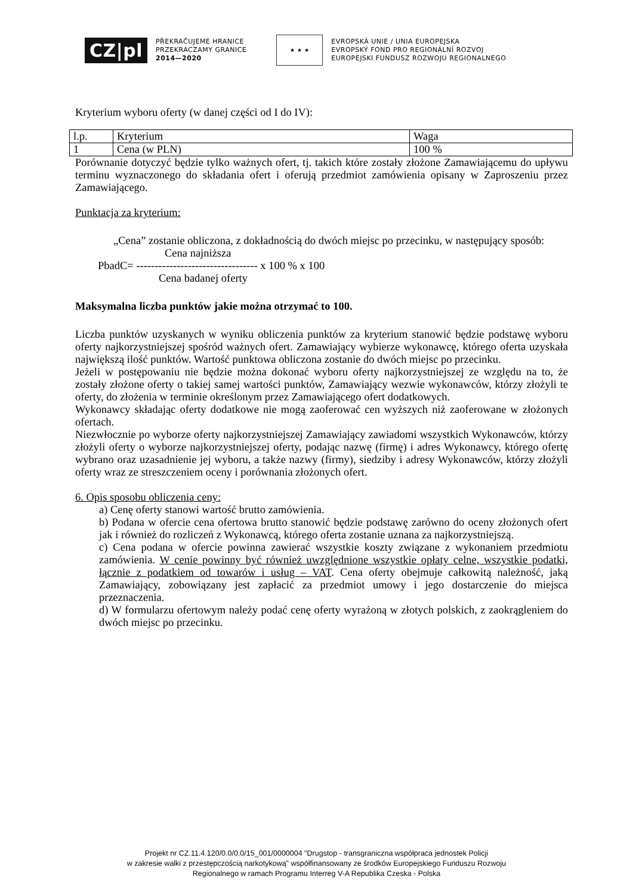CZ|pl
PŘEKRAČUJEME HRANICE
PRZEKRACZAMY GRANICE
2014—2020
★ ★ ★
EVROPSKÁ UNIE / UNIA EUROPEJSKA
EVROPSKÝ FOND PRO REGIONÁLNÍ ROZVOJ
EUROPEJSKI FUNDUSZ ROZWOJU REGIONALNEGO
Kryterium wyboru oferty (w danej części od I do IV):
| l.p. | Kryterium | Waga |
| 1 | Cena (w PLN) | 100 % |
Porównanie dotyczyć będzie tylko ważnych ofert, tj. takich które zostały złożone Zamawiającemu do upływu terminu wyznaczonego do składania ofert i oferują przedmiot zamówienia opisany w Zaproszeniu przez Zamawiającego.
Punktacja za kryterium:
„Cena” zostanie obliczona, z dokładnością do dwóch miejsc po przecinku, w następujący sposób:
Cena najniższa
PbadC= --------------------------------- x 100 % x 100
Cena badanej oferty
Maksymalna liczba punktów jakie można otrzymać to 100.
Liczba punktów uzyskanych w wyniku obliczenia punktów za kryterium stanowić będzie podstawę wyboru oferty najkorzystniejszej spośród ważnych ofert. Zamawiający wybierze wykonawcę, którego oferta uzyskała największą ilość punktów. Wartość punktowa obliczona zostanie do dwóch miejsc po przecinku.
Jeżeli w postępowaniu nie będzie można dokonać wyboru oferty najkorzystniejszej ze względu na to, że zostały złożone oferty o takiej samej wartości punktów, Zamawiający wezwie wykonawców, którzy złożyli te oferty, do złożenia w terminie określonym przez Zamawiającego ofert dodatkowych.
Wykonawcy składając oferty dodatkowe nie mogą zaoferować cen wyższych niż zaoferowane w złożonych ofertach.
Niezwłocznie po wyborze oferty najkorzystniejszej Zamawiający zawiadomi wszystkich Wykonawców, którzy złożyli oferty o wyborze najkorzystniejszej oferty, podając nazwę (firmę) i adres Wykonawcy, którego ofertę wybrano oraz uzasadnienie jej wyboru, a także nazwy (firmy), siedziby i adresy Wykonawców, którzy złożyli oferty wraz ze streszczeniem oceny i porównania złożonych ofert.
6. Opis sposobu obliczenia ceny:
a) Cenę oferty stanowi wartość brutto zamówienia.
b) Podana w ofercie cena ofertowa brutto stanowić będzie podstawę zarówno do oceny złożonych ofert jak i również do rozliczeń z Wykonawcą, którego oferta zostanie uznana za najkorzystniejszą.
c) Cena podana w ofercie powinna zawierać wszystkie koszty związane z wykonaniem przedmiotu zamówienia. W cenie powinny być również uwzględnione wszystkie opłaty celne, wszystkie podatki, łącznie z podatkiem od towarów i usług – VAT. Cena oferty obejmuje całkowitą należność, jaką Zamawiający, zobowiązany jest zapłacić za przedmiot umowy i jego dostarczenie do miejsca przeznaczenia.
d) W formularzu ofertowym należy podać cenę oferty wyrażoną w złotych polskich, z zaokrągleniem do dwóch miejsc po przecinku.
Projekt nr CZ.11.4.120/0.0/0.0/15_001/0000004 "Drugstop - transgraniczna współpraca jednostek Policji
w zakresie walki z przestępczością narkotykową" współfinansowany ze środków Europejskiego Funduszu Rozwoju
Regionalnego w ramach Programu Interreg V-A Republika Czeska - Polska